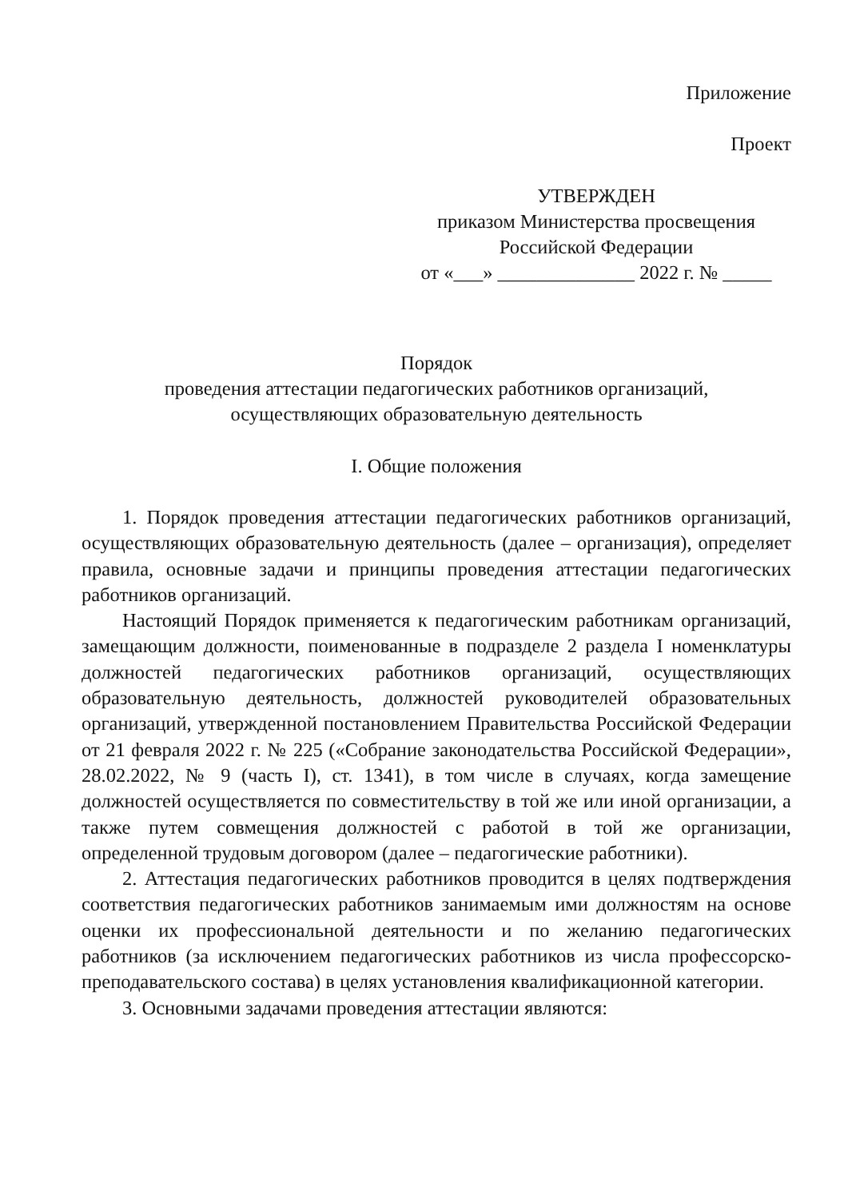Приложение
Проект
УТВЕРЖДЕН
приказом Министерства просвещения
Российской Федерации
от «___» ______________ 2022 г. № _____
Порядок
проведения аттестации педагогических работников организаций,
осуществляющих образовательную деятельность
I. Общие положения
1. Порядок проведения аттестации педагогических работников организаций, осуществляющих образовательную деятельность (далее – организация), определяет правила, основные задачи и принципы проведения аттестации педагогических работников организаций.
Настоящий Порядок применяется к педагогическим работникам организаций, замещающим должности, поименованные в подразделе 2 раздела I номенклатуры должностей педагогических работников организаций, осуществляющих образовательную деятельность, должностей руководителей образовательных организаций, утвержденной постановлением Правительства Российской Федерации от 21 февраля 2022 г. № 225 («Собрание законодательства Российской Федерации», 28.02.2022, № 9 (часть I), ст. 1341), в том числе в случаях, когда замещение должностей осуществляется по совместительству в той же или иной организации, а также путем совмещения должностей с работой в той же организации, определенной трудовым договором (далее – педагогические работники).
2. Аттестация педагогических работников проводится в целях подтверждения соответствия педагогических работников занимаемым ими должностям на основе оценки их профессиональной деятельности и по желанию педагогических работников (за исключением педагогических работников из числа профессорско-преподавательского состава) в целях установления квалификационной категории.
3. Основными задачами проведения аттестации являются: